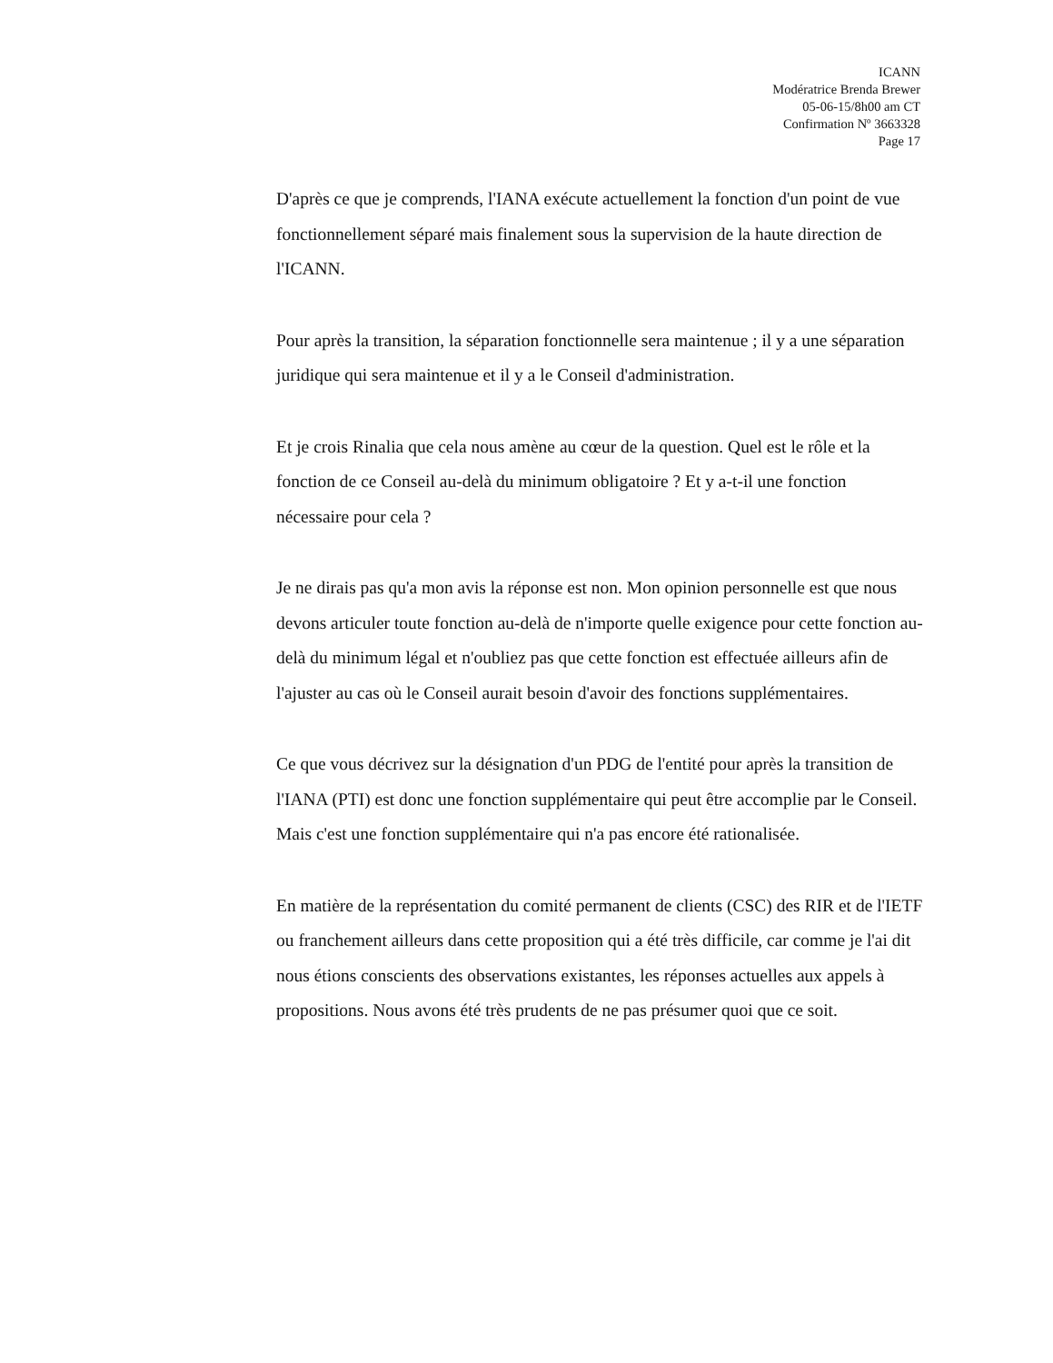ICANN
Modératrice Brenda Brewer
05-06-15/8h00 am CT
Confirmation Nº 3663328
Page 17
D'après ce que je comprends, l'IANA exécute actuellement la fonction d'un point de vue fonctionnellement séparé mais finalement sous la supervision de la haute direction de l'ICANN.
Pour après la transition, la séparation fonctionnelle sera maintenue ; il y a une séparation juridique qui sera maintenue et il y a le Conseil d'administration.
Et je crois Rinalia que cela nous amène au cœur de la question. Quel est le rôle et la fonction de ce Conseil au-delà du minimum obligatoire ? Et y a-t-il une fonction nécessaire pour cela ?
Je ne dirais pas qu'a mon avis la réponse est non. Mon opinion personnelle est que nous devons articuler toute fonction au-delà de n'importe quelle exigence pour cette fonction au-delà du minimum légal et n'oubliez pas que cette fonction est effectuée ailleurs afin de l'ajuster au cas où le Conseil aurait besoin d'avoir des fonctions supplémentaires.
Ce que vous décrivez sur la désignation d'un PDG de l'entité pour après la transition de l'IANA (PTI) est donc une fonction supplémentaire qui peut être accomplie par le Conseil. Mais c'est une fonction supplémentaire qui n'a pas encore été rationalisée.
En matière de la représentation du comité permanent de clients (CSC) des RIR et de l'IETF ou franchement ailleurs dans cette proposition qui a été très difficile, car comme je l'ai dit nous étions conscients des observations existantes, les réponses actuelles aux appels à propositions. Nous avons été très prudents de ne pas présumer quoi que ce soit.